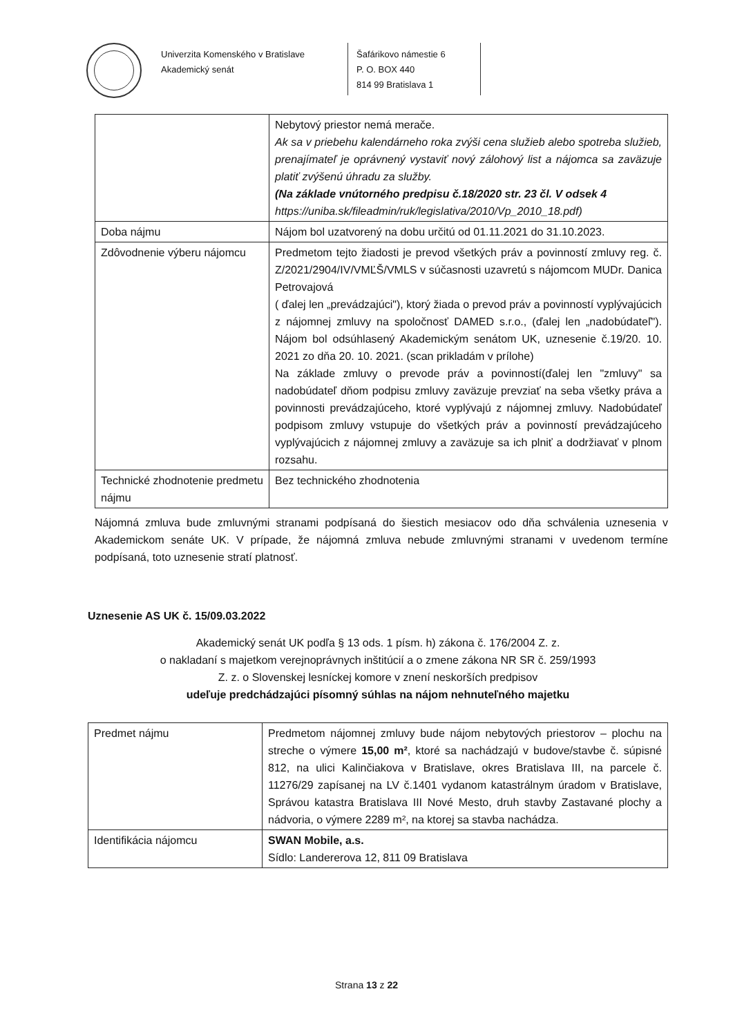Univerzita Komenského v Bratislave
Akademický senát
Šafárikovo námestie 6
P. O. BOX 440
814 99 Bratislava 1
| | Nebytový priestor nemá merače. Ak sa v priebehu kalendárneho roka zvýši cena služieb alebo spotreba služieb, prenajímateľ je oprávnený vystaviť nový zálohový list a nájomca sa zaväzuje platiť zvýšenú úhradu za služby. (Na základe vnútorného predpisu č.18/2020 str. 23 čl. V odsek 4 https://uniba.sk/fileadmin/ruk/legislativa/2010/Vp_2010_18.pdf) |
| Doba nájmu | Nájom bol uzatvorený na dobu určitú od 01.11.2021 do 31.10.2023. |
| Zdôvodnenie výberu nájomcu | Predmetom tejto žiadosti je prevod všetkých práv a povinností zmluvy reg. č. Z/2021/2904/IV/VMĽŠ/VMLS v súčasnosti uzavretú s nájomcom MUDr. Danica Petrovajová ( ďalej len „prevádzajúci"), ktorý žiada o prevod práv a povinností vyplývajúcich z nájomnej zmluvy na spoločnosť DAMED s.r.o., (ďalej len „nadobúdateľ"). Nájom bol odsúhlasený Akademickým senátom UK, uznesenie č.19/20. 10. 2021 zo dňa 20. 10. 2021. (scan prikladám v prílohe) Na základe zmluvy o prevode práv a povinností(ďalej len "zmluvy" sa nadobúdateľ dňom podpisu zmluvy zaväzuje prevziať na seba všetky práva a povinnosti prevádzajúceho, ktoré vyplývajú z nájomnej zmluvy. Nadobúdateľ podpisom zmluvy vstupuje do všetkých práv a povinností prevádzajúceho vyplývajúcich z nájomnej zmluvy a zaväzuje sa ich plniť a dodržiavať v plnom rozsahu. |
| Technické zhodnotenie predmetu nájmu | Bez technického zhodnotenia |
Nájomná zmluva bude zmluvnými stranami podpísaná do šiestich mesiacov odo dňa schválenia uznesenia v Akademickom senáte UK. V prípade, že nájomná zmluva nebude zmluvnými stranami v uvedenom termíne podpísaná, toto uznesenie stratí platnosť.
Uznesenie AS UK č. 15/09.03.2022
Akademický senát UK podľa § 13 ods. 1 písm. h) zákona č. 176/2004 Z. z.
o nakladaní s majetkom verejnoprávnych inštitúcií a o zmene zákona NR SR č. 259/1993
Z. z. o Slovenskej lesníckej komore v znení neskorších predpisov
udeľuje predchádzajúci písomný súhlas na nájom nehnuteľného majetku
| Predmet nájmu | Predmetom nájomnej zmluvy bude nájom nebytových priestorov – plochu na streche o výmere 15,00 m² , ktoré sa nachádzajú v budove/stavbe č. súpisné 812, na ulici Kalinčiakova v Bratislave, okres Bratislava III, na parcele č. 11276/29 zapísanej na LV č.1401 vydanom katastrálnym úradom v Bratislave, Správou katastra Bratislava III Nové Mesto, druh stavby Zastavané plochy a nádvoria, o výmere 2289 m², na ktorej sa stavba nachádza. |
| Identifikácia nájomcu | SWAN Mobile, a.s. Sídlo: Landererova 12, 811 09 Bratislava |
Strana 13 z 22